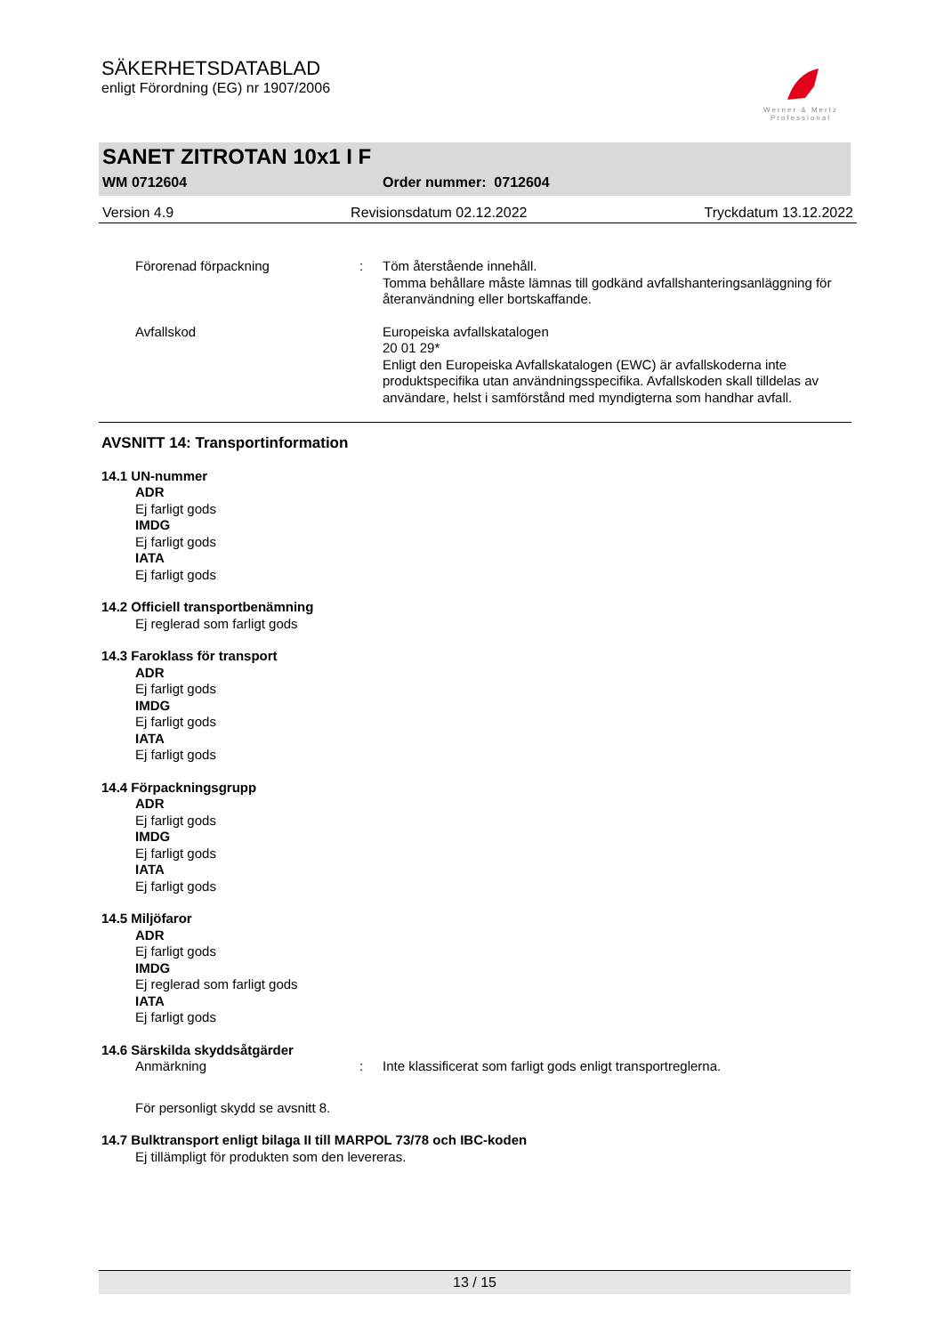SÄKERHETSDATABLAD
enligt Förordning (EG) nr 1907/2006
Werner & Mertz Professional
SANET ZITROTAN 10x1 I F
WM 0712604 Order nummer: 0712604
Version 4.9 Revisionsdatum 02.12.2022 Tryckdatum 13.12.2022
Förorenad förpackning : Töm återstående innehåll.
Tomma behållare måste lämnas till godkänd avfallshanteringsanläggning för återanvändning eller bortskaffande.
Avfallskod Europeiska avfallskatalogen
20 01 29*
Enligt den Europeiska Avfallskatalogen (EWC) är avfallskoderna inte produktspecifika utan användningsspecifika. Avfallskoden skall tilldelas av användare, helst i samförstånd med myndigterna som handhar avfall.
AVSNITT 14: Transportinformation
14.1 UN-nummer
ADR
Ej farligt gods
IMDG
Ej farligt gods
IATA
Ej farligt gods
14.2 Officiell transportbenämning
Ej reglerad som farligt gods
14.3 Faroklass för transport
ADR
Ej farligt gods
IMDG
Ej farligt gods
IATA
Ej farligt gods
14.4 Förpackningsgrupp
ADR
Ej farligt gods
IMDG
Ej farligt gods
IATA
Ej farligt gods
14.5 Miljöfaror
ADR
Ej farligt gods
IMDG
Ej reglerad som farligt gods
IATA
Ej farligt gods
14.6 Särskilda skyddsåtgärder
Anmärkning : Inte klassificerat som farligt gods enligt transportreglerna.
För personligt skydd se avsnitt 8.
14.7 Bulktransport enligt bilaga II till MARPOL 73/78 och IBC-koden
Ej tillämpligt för produkten som den levereras.
13 / 15